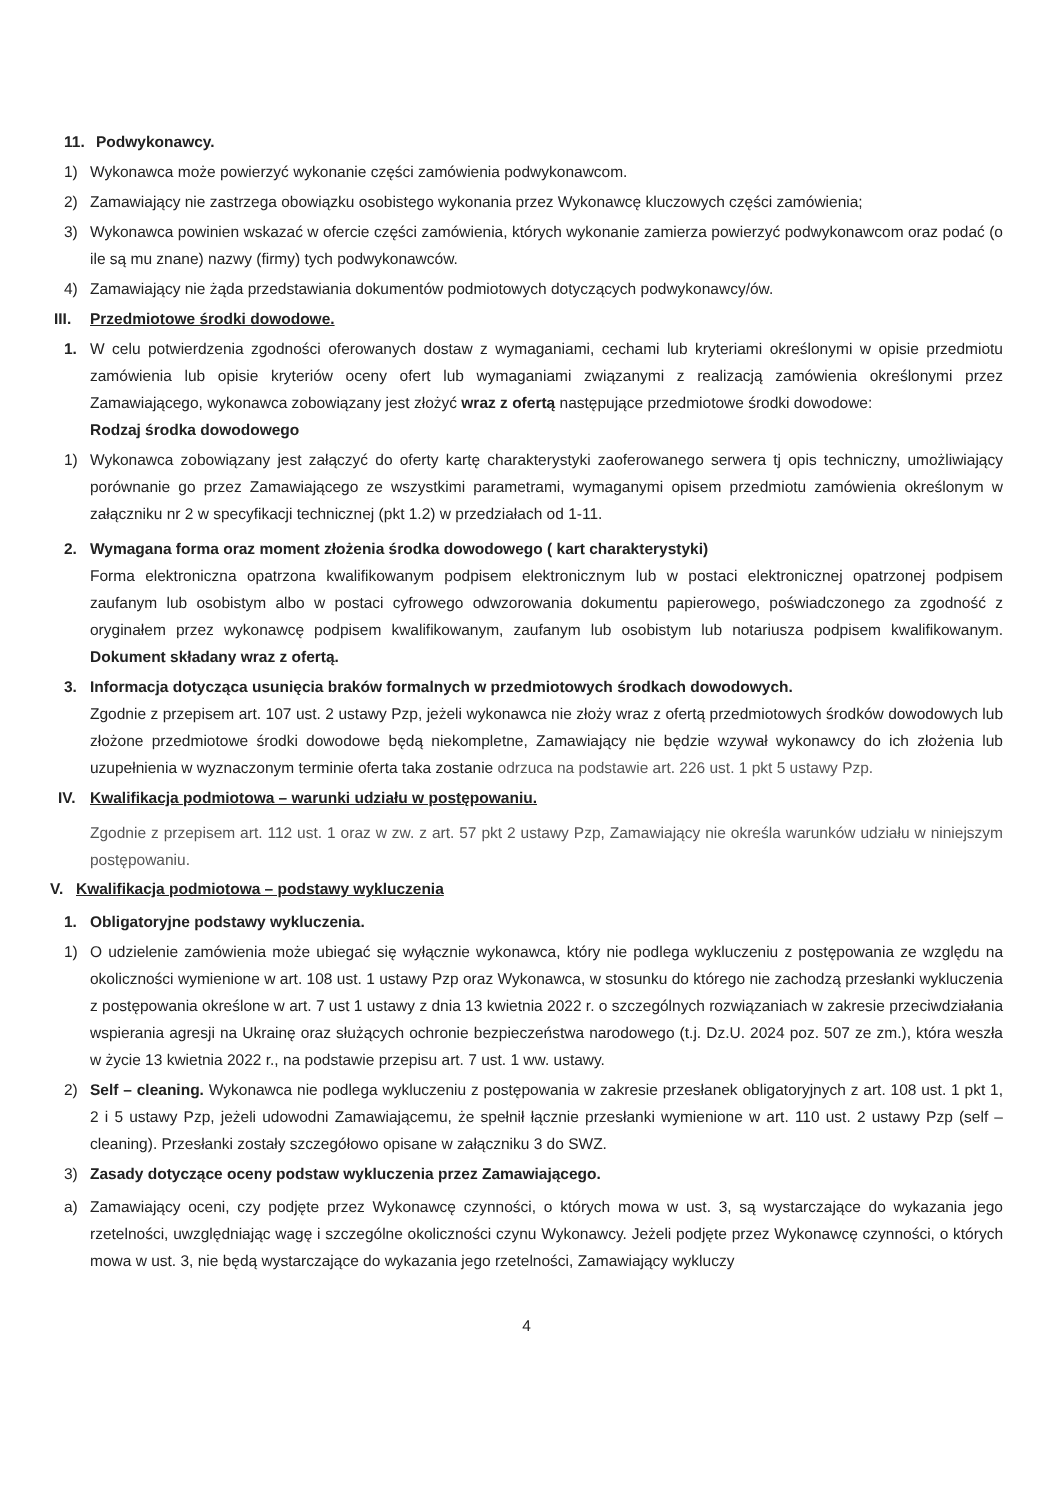11. Podwykonawcy.
1) Wykonawca może powierzyć wykonanie części zamówienia podwykonawcom.
2) Zamawiający nie zastrzega obowiązku osobistego wykonania przez Wykonawcę kluczowych części zamówienia;
3) Wykonawca powinien wskazać w ofercie części zamówienia, których wykonanie zamierza powierzyć podwykonawcom oraz podać (o ile są mu znane) nazwy (firmy) tych podwykonawców.
4) Zamawiający nie żąda przedstawiania dokumentów podmiotowych dotyczących podwykonawcy/ów.
III. Przedmiotowe środki dowodowe.
1. W celu potwierdzenia zgodności oferowanych dostaw z wymaganiami, cechami lub kryteriami określonymi w opisie przedmiotu zamówienia lub opisie kryteriów oceny ofert lub wymaganiami związanymi z realizacją zamówienia określonymi przez Zamawiającego, wykonawca zobowiązany jest złożyć wraz z ofertą następujące przedmiotowe środki dowodowe:
Rodzaj środka dowodowego
1) Wykonawca zobowiązany jest załączyć do oferty kartę charakterystyki zaoferowanego serwera tj opis techniczny, umożliwiający porównanie go przez Zamawiającego ze wszystkimi parametrami, wymaganymi opisem przedmiotu zamówienia określonym w załączniku nr 2 w specyfikacji technicznej (pkt 1.2) w przedziałach od 1-11.
2. Wymagana forma oraz moment złożenia środka dowodowego ( kart charakterystyki)
Forma elektroniczna opatrzona kwalifikowanym podpisem elektronicznym lub w postaci elektronicznej opatrzonej podpisem zaufanym lub osobistym albo w postaci cyfrowego odwzorowania dokumentu papierowego, poświadczonego za zgodność z oryginałem przez wykonawcę podpisem kwalifikowanym, zaufanym lub osobistym lub notariusza podpisem kwalifikowanym. Dokument składany wraz z ofertą.
3. Informacja dotycząca usunięcia braków formalnych w przedmiotowych środkach dowodowych.
Zgodnie z przepisem art. 107 ust. 2 ustawy Pzp, jeżeli wykonawca nie złoży wraz z ofertą przedmiotowych środków dowodowych lub złożone przedmiotowe środki dowodowe będą niekompletne, Zamawiający nie będzie wzywał wykonawcy do ich złożenia lub uzupełnienia w wyznaczonym terminie oferta taka zostanie odrzuca na podstawie art. 226 ust. 1 pkt 5 ustawy Pzp.
IV. Kwalifikacja podmiotowa – warunki udziału w postępowaniu.
Zgodnie z przepisem art. 112 ust. 1 oraz w zw. z art. 57 pkt 2 ustawy Pzp, Zamawiający nie określa warunków udziału w niniejszym postępowaniu.
V. Kwalifikacja podmiotowa – podstawy wykluczenia
1. Obligatoryjne podstawy wykluczenia.
1) O udzielenie zamówienia może ubiegać się wyłącznie wykonawca, który nie podlega wykluczeniu z postępowania ze względu na okoliczności wymienione w art. 108 ust. 1 ustawy Pzp oraz Wykonawca, w stosunku do którego nie zachodzą przesłanki wykluczenia z postępowania określone w art. 7 ust 1 ustawy z dnia 13 kwietnia 2022 r. o szczególnych rozwiązaniach w zakresie przeciwdziałania wspierania agresji na Ukrainę oraz służących ochronie bezpieczeństwa narodowego (t.j. Dz.U. 2024 poz. 507 ze zm.), która weszła w życie 13 kwietnia 2022 r., na podstawie przepisu art. 7 ust. 1 ww. ustawy.
2) Self – cleaning. Wykonawca nie podlega wykluczeniu z postępowania w zakresie przesłanek obligatoryjnych z art. 108 ust. 1 pkt 1, 2 i 5 ustawy Pzp, jeżeli udowodni Zamawiającemu, że spełnił łącznie przesłanki wymienione w art. 110 ust. 2 ustawy Pzp (self – cleaning). Przesłanki zostały szczegółowo opisane w załączniku 3 do SWZ.
3) Zasady dotyczące oceny podstaw wykluczenia przez Zamawiającego.
a) Zamawiający oceni, czy podjęte przez Wykonawcę czynności, o których mowa w ust. 3, są wystarczające do wykazania jego rzetelności, uwzględniając wagę i szczególne okoliczności czynu Wykonawcy. Jeżeli podjęte przez Wykonawcę czynności, o których mowa w ust. 3, nie będą wystarczające do wykazania jego rzetelności, Zamawiający wykluczy
4